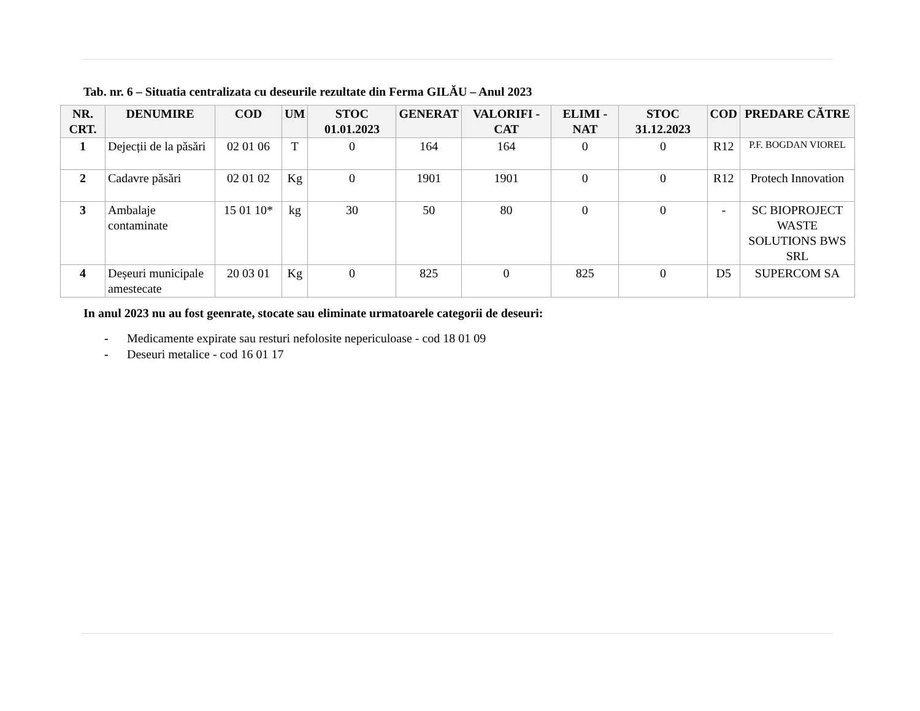Tab. nr. 6 – Situatia centralizata cu deseurile rezultate din Ferma GILĂU – Anul 2023
| NR. CRT. | DENUMIRE | COD | UM | STOC 01.01.2023 | GENERAT | VALORIFI -CAT | ELIMI -NAT | STOC 31.12.2023 | COD | PREDARE CĂTRE |
| --- | --- | --- | --- | --- | --- | --- | --- | --- | --- | --- |
| 1 | Dejecții de la păsări | 02 01 06 | T | 0 | 164 | 164 | 0 | 0 | R12 | P.F. BOGDAN VIOREL |
| 2 | Cadavre păsări | 02 01 02 | Kg | 0 | 1901 | 1901 | 0 | 0 | R12 | Protech Innovation |
| 3 | Ambalaje contaminate | 15 01 10* | kg | 30 | 50 | 80 | 0 | 0 | - | SC BIOPROJECT WASTE SOLUTIONS BWS SRL |
| 4 | Deșeuri municipale amestecate | 20 03 01 | Kg | 0 | 825 | 0 | 825 | 0 | D5 | SUPERCOM SA |
In anul 2023 nu au fost geenrate, stocate sau eliminate urmatoarele categorii de deseuri:
- Medicamente expirate sau resturi nefolosite nepericuloase - cod 18 01 09
- Deseuri metalice - cod 16 01 17